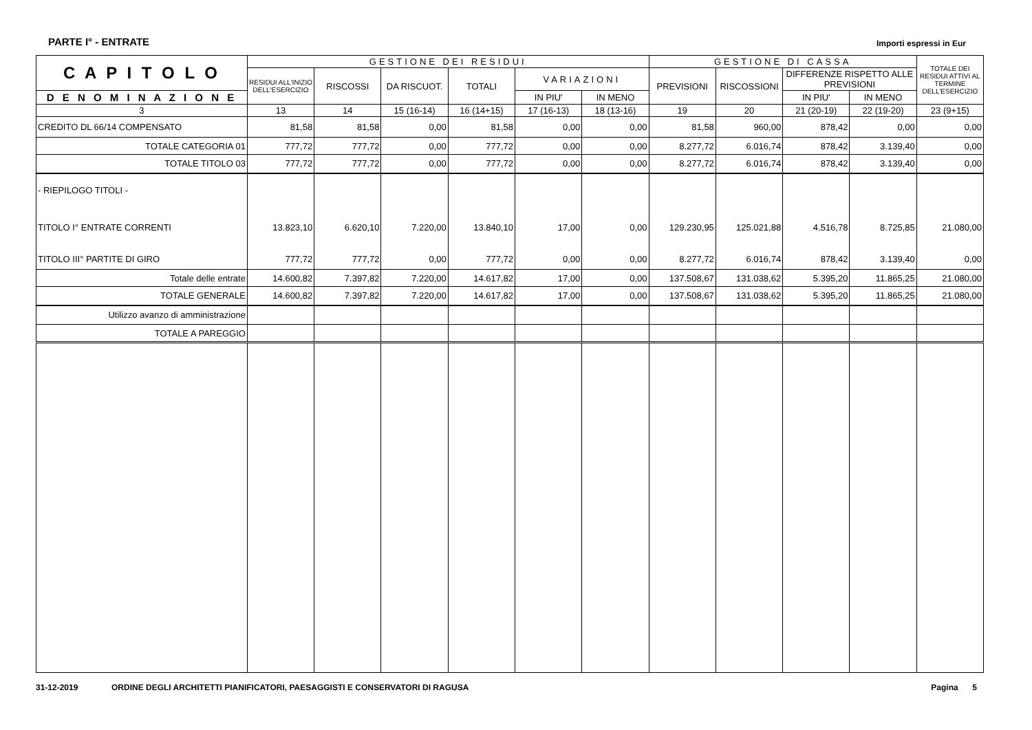PARTE I° - ENTRATE Importi espressi in Eur
| C A P I T O L O | GESTIONE DEI RESIDUI | | | | | | GESTIONE DI CASSA | | | | TOTALE DEI RESIDUI ATTIVI AL TERMINE DELL'ESERCIZIO |
| --- | --- | --- | --- | --- | --- | --- | --- | --- | --- | --- | --- |
| | RESIDUI ALL'INIZIO DELL'ESERCIZIO | RISCOSSI | DA RISCUOT. | TOTALI | VARIAZIONI | | PREVISIONI | RISCOSSIONI | DIFFERENZE RISPETTO ALLE PREVISIONI | | |
| D E N O M I N A Z I O N E | | | | | IN PIU' | IN MENO | | | IN PIU' | IN MENO | |
| 3 | 13 | 14 | 15 (16-14) | 16 (14+15) | 17 (16-13) | 18 (13-16) | 19 | 20 | 21 (20-19) | 22 (19-20) | 23 (9+15) |
| CREDITO DL 66/14 COMPENSATO | 81,58 | 81,58 | 0,00 | 81,58 | 0,00 | 0,00 | 81,58 | 960,00 | 878,42 | 0,00 | 0,00 |
| TOTALE CATEGORIA 01 | 777,72 | 777,72 | 0,00 | 777,72 | 0,00 | 0,00 | 8.277,72 | 6.016,74 | 878,42 | 3.139,40 | 0,00 |
| TOTALE TITOLO 03 | 777,72 | 777,72 | 0,00 | 777,72 | 0,00 | 0,00 | 8.277,72 | 6.016,74 | 878,42 | 3.139,40 | 0,00 |
| - RIEPILOGO TITOLI - | | | | | | | | | | | |
| TITOLO I° ENTRATE CORRENTI | 13.823,10 | 6.620,10 | 7.220,00 | 13.840,10 | 17,00 | 0,00 | 129.230,95 | 125.021,88 | 4.516,78 | 8.725,85 | 21.080,00 |
| TITOLO III° PARTITE DI GIRO | 777,72 | 777,72 | 0,00 | 777,72 | 0,00 | 0,00 | 8.277,72 | 6.016,74 | 878,42 | 3.139,40 | 0,00 |
| Totale delle entrate | 14.600,82 | 7.397,82 | 7.220,00 | 14.617,82 | 17,00 | 0,00 | 137.508,67 | 131.038,62 | 5.395,20 | 11.865,25 | 21.080,00 |
| TOTALE GENERALE | 14.600,82 | 7.397,82 | 7.220,00 | 14.617,82 | 17,00 | 0,00 | 137.508,67 | 131.038,62 | 5.395,20 | 11.865,25 | 21.080,00 |
| Utilizzo avanzo di amministrazione | | | | | | | | | | | |
| TOTALE A PAREGGIO | | | | | | | | | | | |
31-12-2019 ORDINE DEGLI ARCHITETTI PIANIFICATORI, PAESAGGISTI E CONSERVATORI DI RAGUSA Pagina 5